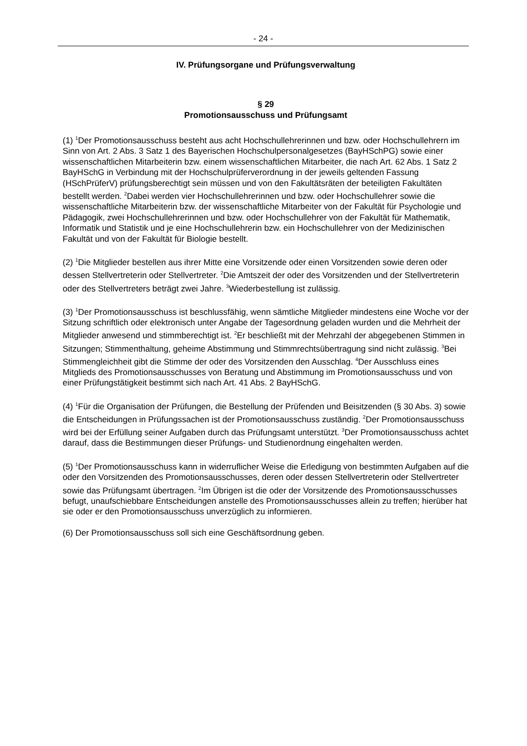- 24 -
IV. Prüfungsorgane und Prüfungsverwaltung
§ 29
Promotionsausschuss und Prüfungsamt
(1) <sup>1</sup>Der Promotionsausschuss besteht aus acht Hochschullehrerinnen und bzw. oder Hochschullehrern im Sinn von Art. 2 Abs. 3 Satz 1 des Bayerischen Hochschulpersonalgesetzes (BayHSchPG) sowie einer wissenschaftlichen Mitarbeiterin bzw. einem wissenschaftlichen Mitarbeiter, die nach Art. 62 Abs. 1 Satz 2 BayHSchG in Verbindung mit der Hochschulprüferverordnung in der jeweils geltenden Fassung (HSchPrüferV) prüfungsberechtigt sein müssen und von den Fakultätsräten der beteiligten Fakultäten bestellt werden. <sup>2</sup>Dabei werden vier Hochschullehrerinnen und bzw. oder Hochschullehrer sowie die wissenschaftliche Mitarbeiterin bzw. der wissenschaftliche Mitarbeiter von der Fakultät für Psychologie und Pädagogik, zwei Hochschullehrerinnen und bzw. oder Hochschullehrer von der Fakultät für Mathematik, Informatik und Statistik und je eine Hochschullehrerin bzw. ein Hochschullehrer von der Medizinischen Fakultät und von der Fakultät für Biologie bestellt.
(2) <sup>1</sup>Die Mitglieder bestellen aus ihrer Mitte eine Vorsitzende oder einen Vorsitzenden sowie deren oder dessen Stellvertreterin oder Stellvertreter. <sup>2</sup>Die Amtszeit der oder des Vorsitzenden und der Stellvertreterin oder des Stellvertreters beträgt zwei Jahre. <sup>3</sup>Wiederbestellung ist zulässig.
(3) <sup>1</sup>Der Promotionsausschuss ist beschlussfähig, wenn sämtliche Mitglieder mindestens eine Woche vor der Sitzung schriftlich oder elektronisch unter Angabe der Tagesordnung geladen wurden und die Mehrheit der Mitglieder anwesend und stimmberechtigt ist. <sup>2</sup>Er beschließt mit der Mehrzahl der abgegebenen Stimmen in Sitzungen; Stimmenthaltung, geheime Abstimmung und Stimmrechtsübertragung sind nicht zulässig. <sup>3</sup>Bei Stimmengleichheit gibt die Stimme der oder des Vorsitzenden den Ausschlag. <sup>4</sup>Der Ausschluss eines Mitglieds des Promotionsausschusses von Beratung und Abstimmung im Promotionsausschuss und von einer Prüfungstätigkeit bestimmt sich nach Art. 41 Abs. 2 BayHSchG.
(4) <sup>1</sup>Für die Organisation der Prüfungen, die Bestellung der Prüfenden und Beisitzenden (§ 30 Abs. 3) sowie die Entscheidungen in Prüfungssachen ist der Promotionsausschuss zuständig. <sup>2</sup>Der Promotionsausschuss wird bei der Erfüllung seiner Aufgaben durch das Prüfungsamt unterstützt. <sup>3</sup>Der Promotionsausschuss achtet darauf, dass die Bestimmungen dieser Prüfungs- und Studienordnung eingehalten werden.
(5) <sup>1</sup>Der Promotionsausschuss kann in widerruflicher Weise die Erledigung von bestimmten Aufgaben auf die oder den Vorsitzenden des Promotionsausschusses, deren oder dessen Stellvertreterin oder Stellvertreter sowie das Prüfungsamt übertragen. <sup>2</sup>Im Übrigen ist die oder der Vorsitzende des Promotionsausschusses befugt, unaufschiebbare Entscheidungen anstelle des Promotionsausschusses allein zu treffen; hierüber hat sie oder er den Promotionsausschuss unverzüglich zu informieren.
(6) Der Promotionsausschuss soll sich eine Geschäftsordnung geben.